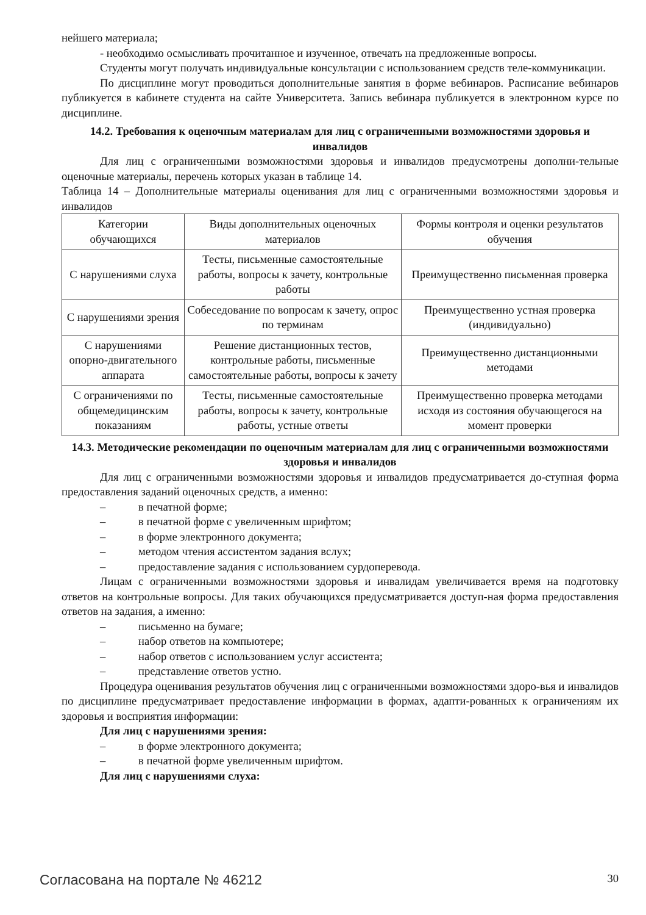нейшего материала;
- необходимо осмысливать прочитанное и изученное, отвечать на предложенные вопросы.
Студенты могут получать индивидуальные консультации с использованием средств теле-коммуникации.
По дисциплине могут проводиться дополнительные занятия в форме вебинаров. Расписание вебинаров публикуется в кабинете студента на сайте Университета. Запись вебинара публикуется в электронном курсе по дисциплине.
14.2. Требования к оценочным материалам для лиц с ограниченными возможностями здоровья и инвалидов
Для лиц с ограниченными возможностями здоровья и инвалидов предусмотрены дополни-тельные оценочные материалы, перечень которых указан в таблице 14.
Таблица 14 – Дополнительные материалы оценивания для лиц с ограниченными возможностями здоровья и инвалидов
| Категории обучающихся | Виды дополнительных оценочных материалов | Формы контроля и оценки результатов обучения |
| С нарушениями слуха | Тесты, письменные самостоятельные работы, вопросы к зачету, контрольные работы | Преимущественно письменная проверка |
| С нарушениями зрения | Собеседование по вопросам к зачету, опрос по терминам | Преимущественно устная проверка (индивидуально) |
| С нарушениями опорно-двигательного аппарата | Решение дистанционных тестов, контрольные работы, письменные самостоятельные работы, вопросы к зачету | Преимущественно дистанционными методами |
| С ограничениями по общемедицинским показаниям | Тесты, письменные самостоятельные работы, вопросы к зачету, контрольные работы, устные ответы | Преимущественно проверка методами исходя из состояния обучающегося на момент проверки |
14.3. Методические рекомендации по оценочным материалам для лиц с ограниченными возможностями здоровья и инвалидов
Для лиц с ограниченными возможностями здоровья и инвалидов предусматривается до-ступная форма предоставления заданий оценочных средств, а именно:
– в печатной форме;
– в печатной форме с увеличенным шрифтом;
– в форме электронного документа;
– методом чтения ассистентом задания вслух;
– предоставление задания с использованием сурдоперевода.
Лицам с ограниченными возможностями здоровья и инвалидам увеличивается время на подготовку ответов на контрольные вопросы. Для таких обучающихся предусматривается доступ-ная форма предоставления ответов на задания, а именно:
– письменно на бумаге;
– набор ответов на компьютере;
– набор ответов с использованием услуг ассистента;
– представление ответов устно.
Процедура оценивания результатов обучения лиц с ограниченными возможностями здоро-вья и инвалидов по дисциплине предусматривает предоставление информации в формах, адапти-рованных к ограничениям их здоровья и восприятия информации:
Для лиц с нарушениями зрения:
– в форме электронного документа;
– в печатной форме увеличенным шрифтом.
Для лиц с нарушениями слуха:
Согласована на портале № 46212 30